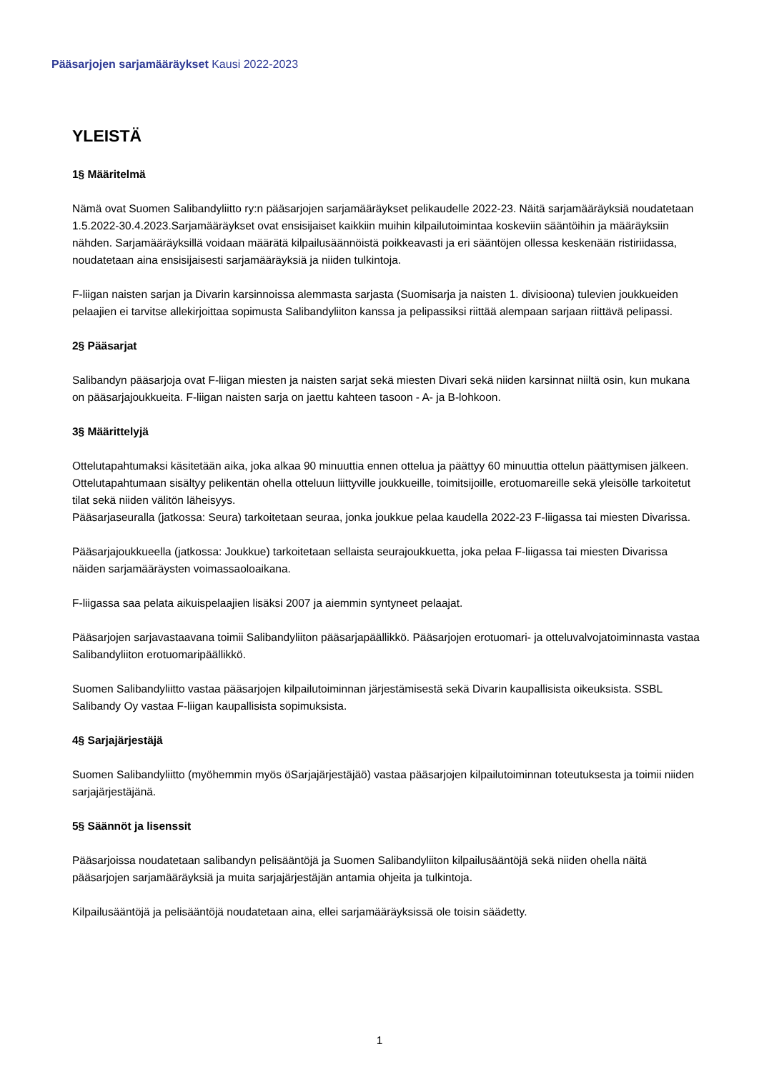Pääsarjojen sarjamääräykset Kausi 2022-2023
YLEISTÄ
1§ Määritelmä
Nämä ovat Suomen Salibandyliitto ry:n pääsarjojen sarjamääräykset pelikaudelle 2022-23. Näitä sarjamääräyksiä noudatetaan 1.5.2022-30.4.2023.Sarjamääräykset ovat ensisijaiset kaikkiin muihin kilpailutoimintaa koskeviin sääntöihin ja määräyksiin nähden. Sarjamääräyksillä voidaan määrätä kilpailusäännöistä poikkeavasti ja eri sääntöjen ollessa keskenään ristiriidassa, noudatetaan aina ensisijaisesti sarjamääräyksiä ja niiden tulkintoja.
F-liigan naisten sarjan ja Divarin karsinnoissa alemmasta sarjasta (Suomisarja ja naisten 1. divisioona) tulevien joukkueiden pelaajien ei tarvitse allekirjoittaa sopimusta Salibandyliiton kanssa ja pelipassiksi riittää alempaan sarjaan riittävä pelipassi.
2§ Pääsarjat
Salibandyn pääsarjoja ovat F-liigan miesten ja naisten sarjat sekä miesten Divari sekä niiden karsinnat niiltä osin, kun mukana on pääsarjajoukkueita. F-liigan naisten sarja on jaettu kahteen tasoon - A- ja B-lohkoon.
3§ Määrittelyjä
Ottelutapahtumaksi käsitetään aika, joka alkaa 90 minuuttia ennen ottelua ja päättyy 60 minuuttia ottelun päättymisen jälkeen. Ottelutapahtumaan sisältyy pelikentän ohella otteluun liittyville joukkueille, toimitsijoille, erotuomareille sekä yleisölle tarkoitetut tilat sekä niiden välitön läheisyys.
Pääsarjaseuralla (jatkossa: Seura) tarkoitetaan seuraa, jonka joukkue pelaa kaudella 2022-23 F-liigassa tai miesten Divarissa.
Pääsarjajoukkueella (jatkossa: Joukkue) tarkoitetaan sellaista seurajoukkuetta, joka pelaa F-liigassa tai miesten Divarissa näiden sarjamääräysten voimassaoloaikana.
F-liigassa saa pelata aikuispelaajien lisäksi 2007 ja aiemmin syntyneet pelaajat.
Pääsarjojen sarjavastaavana toimii Salibandyliiton pääsarjapäällikkö. Pääsarjojen erotuomari- ja otteluvalvojatoiminnasta vastaa Salibandyliiton erotuomaripäällikkö.
Suomen Salibandyliitto vastaa pääsarjojen kilpailutoiminnan järjestämisestä sekä Divarin kaupallisista oikeuksista. SSBL Salibandy Oy vastaa F-liigan kaupallisista sopimuksista.
4§ Sarjajärjestäjä
Suomen Salibandyliitto (myöhemmin myös öSarjajärjestäjäö) vastaa pääsarjojen kilpailutoiminnan toteutuksesta ja toimii niiden sarjajärjestäjänä.
5§ Säännöt ja lisenssit
Pääsarjoissa noudatetaan salibandyn pelisääntöjä ja Suomen Salibandyliiton kilpailusääntöjä sekä niiden ohella näitä pääsarjojen sarjamääräyksiä ja muita sarjajärjestäjän antamia ohjeita ja tulkintoja.
Kilpailusääntöjä ja pelisääntöjä noudatetaan aina, ellei sarjamääräyksissä ole toisin säädetty.
1